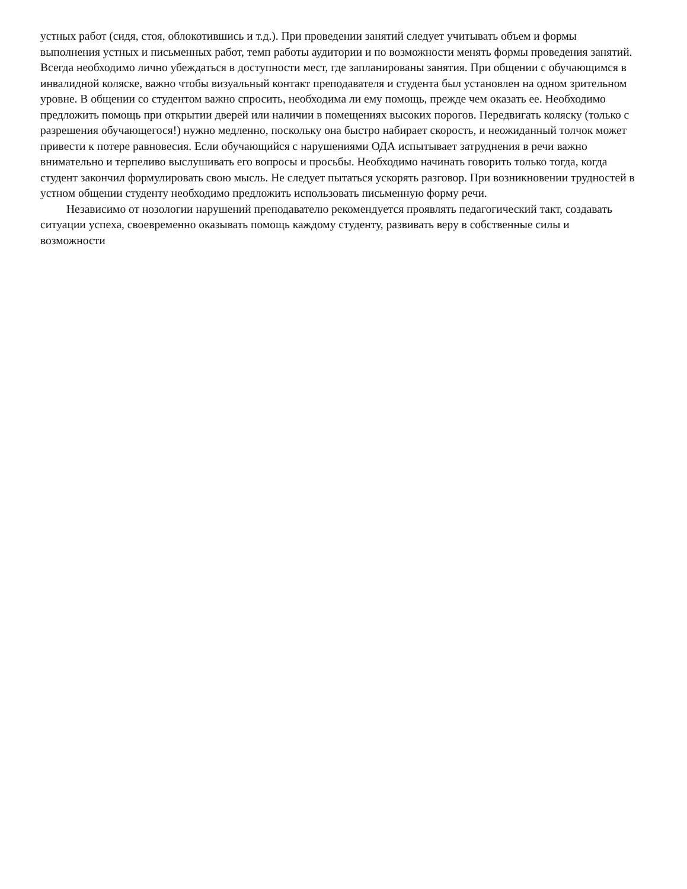устных работ (сидя, стоя, облокотившись и т.д.). При проведении занятий следует учитывать объем и формы выполнения устных и письменных работ, темп работы аудитории и по возможности менять формы проведения занятий. Всегда необходимо лично убеждаться в доступности мест, где запланированы занятия. При общении с обучающимся в инвалидной коляске, важно чтобы визуальный контакт преподавателя и студента был установлен на одном зрительном уровне. В общении со студентом важно спросить, необходима ли ему помощь, прежде чем оказать ее. Необходимо предложить помощь при открытии дверей или наличии в помещениях высоких порогов. Передвигать коляску (только с разрешения обучающегося!) нужно медленно, поскольку она быстро набирает скорость, и неожиданный толчок может привести к потере равновесия. Если обучающийся с нарушениями ОДА испытывает затруднения в речи важно внимательно и терпеливо выслушивать его вопросы и просьбы. Необходимо начинать говорить только тогда, когда студент закончил формулировать свою мысль. Не следует пытаться ускорять разговор. При возникновении трудностей в устном общении студенту необходимо предложить использовать письменную форму речи.
Независимо от нозологии нарушений преподавателю рекомендуется проявлять педагогический такт, создавать ситуации успеха, своевременно оказывать помощь каждому студенту, развивать веру в собственные силы и возможности